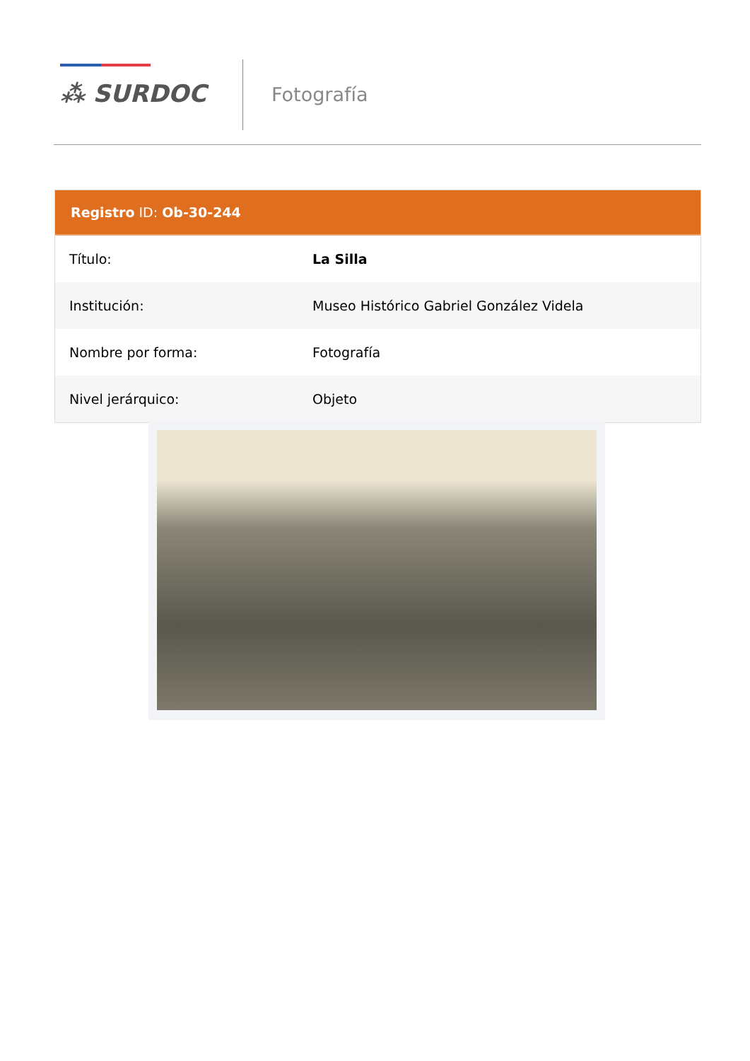⁂ SURDOC Fotografía
Registro ID: Ob-30-244
| Título: | La Silla |
| Institución: | Museo Histórico Gabriel González Videla |
| Nombre por forma: | Fotografía |
| Nivel jerárquico: | Objeto |